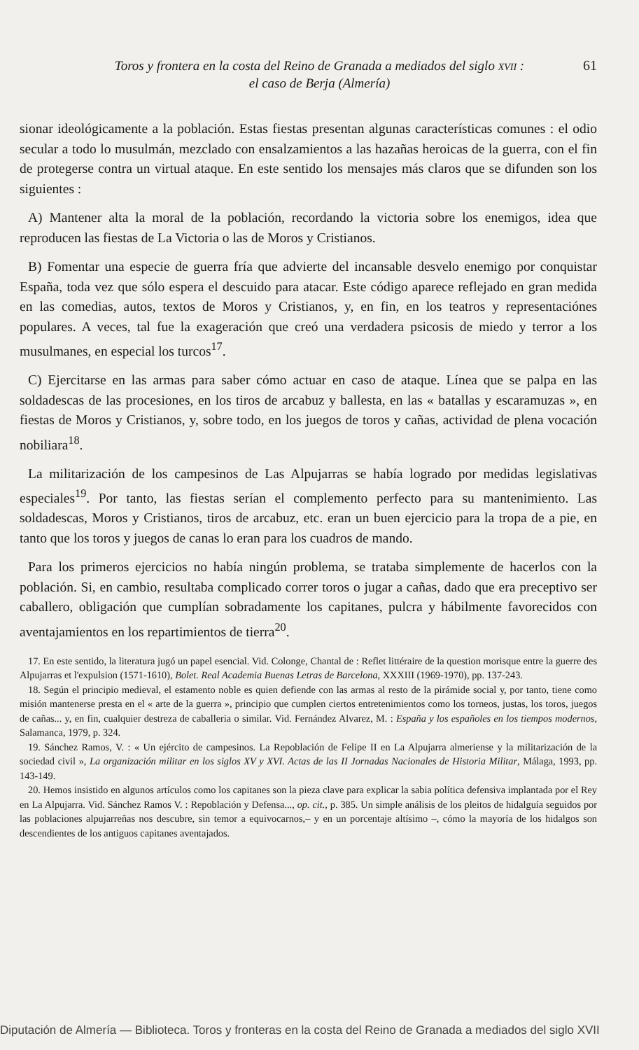Toros y frontera en la costa del Reino de Granada a mediados del siglo XVII :
el caso de Berja (Almería)
61
sionar ideológicamente a la población. Estas fiestas presentan algunas características comunes : el odio secular a todo lo musulmán, mezclado con ensalzamientos a las hazañas heroicas de la guerra, con el fin de protegerse contra un virtual ataque. En este sentido los mensajes más claros que se difunden son los siguientes :
A) Mantener alta la moral de la población, recordando la victoria sobre los enemigos, idea que reproducen las fiestas de La Victoria o las de Moros y Cristianos.
B) Fomentar una especie de guerra fría que advierte del incansable desvelo enemigo por conquistar España, toda vez que sólo espera el descuido para atacar. Este código aparece reflejado en gran medida en las comedias, autos, textos de Moros y Cristianos, y, en fin, en los teatros y representaciónes populares. A veces, tal fue la exageración que creó una verdadera psicosis de miedo y terror a los musulmanes, en especial los turcos<sup>17</sup>.
C) Ejercitarse en las armas para saber cómo actuar en caso de ataque. Línea que se palpa en las soldadescas de las procesiones, en los tiros de arcabuz y ballesta, en las « batallas y escaramuzas », en fiestas de Moros y Cristianos, y, sobre todo, en los juegos de toros y cañas, actividad de plena vocación nobiliara<sup>18</sup>.
La militarización de los campesinos de Las Alpujarras se había logrado por medidas legislativas especiales<sup>19</sup>. Por tanto, las fiestas serían el complemento perfecto para su mantenimiento. Las soldadescas, Moros y Cristianos, tiros de arcabuz, etc. eran un buen ejercicio para la tropa de a pie, en tanto que los toros y juegos de canas lo eran para los cuadros de mando.
Para los primeros ejercicios no había ningún problema, se trataba simplemente de hacerlos con la población. Si, en cambio, resultaba complicado correr toros o jugar a cañas, dado que era preceptivo ser caballero, obligación que cumplían sobradamente los capitanes, pulcra y hábilmente favorecidos con aventajamientos en los repartimientos de tierra<sup>20</sup>.
17. En este sentido, la literatura jugó un papel esencial. Vid. Colonge, Chantal de : Reflet littéraire de la question morisque entre la guerre des Alpujarras et l'expulsion (1571-1610), Bolet. Real Academia Buenas Letras de Barcelona, XXXIII (1969-1970), pp. 137-243.
18. Según el principio medieval, el estamento noble es quien defiende con las armas al resto de la pirámide social y, por tanto, tiene como misión mantenerse presta en el « arte de la guerra », principio que cumplen ciertos entretenimientos como los torneos, justas, los toros, juegos de cañas... y, en fin, cualquier destreza de caballeria o similar. Vid. Fernández Alvarez, M. : España y los españoles en los tiempos modernos, Salamanca, 1979, p. 324.
19. Sánchez Ramos, V. : « Un ejército de campesinos. La Repoblación de Felipe II en La Alpujarra almeriense y la militarización de la sociedad civil », La organización militar en los siglos XV y XVI. Actas de las II Jornadas Nacionales de Historia Militar, Málaga, 1993, pp. 143-149.
20. Hemos insistido en algunos artículos como los capitanes son la pieza clave para explicar la sabia política defensiva implantada por el Rey en La Alpujarra. Vid. Sánchez Ramos V. : Repoblación y Defensa..., op. cit., p. 385. Un simple análisis de los pleitos de hidalguía seguidos por las poblaciones alpujarreñas nos descubre, sin temor a equivocarnos,– y en un porcentaje altísimo –, cómo la mayoría de los hidalgos son descendientes de los antiguos capitanes aventajados.
Diputación de Almería — Biblioteca. Toros y fronteras en la costa del Reino de Granada a mediados del siglo XVII